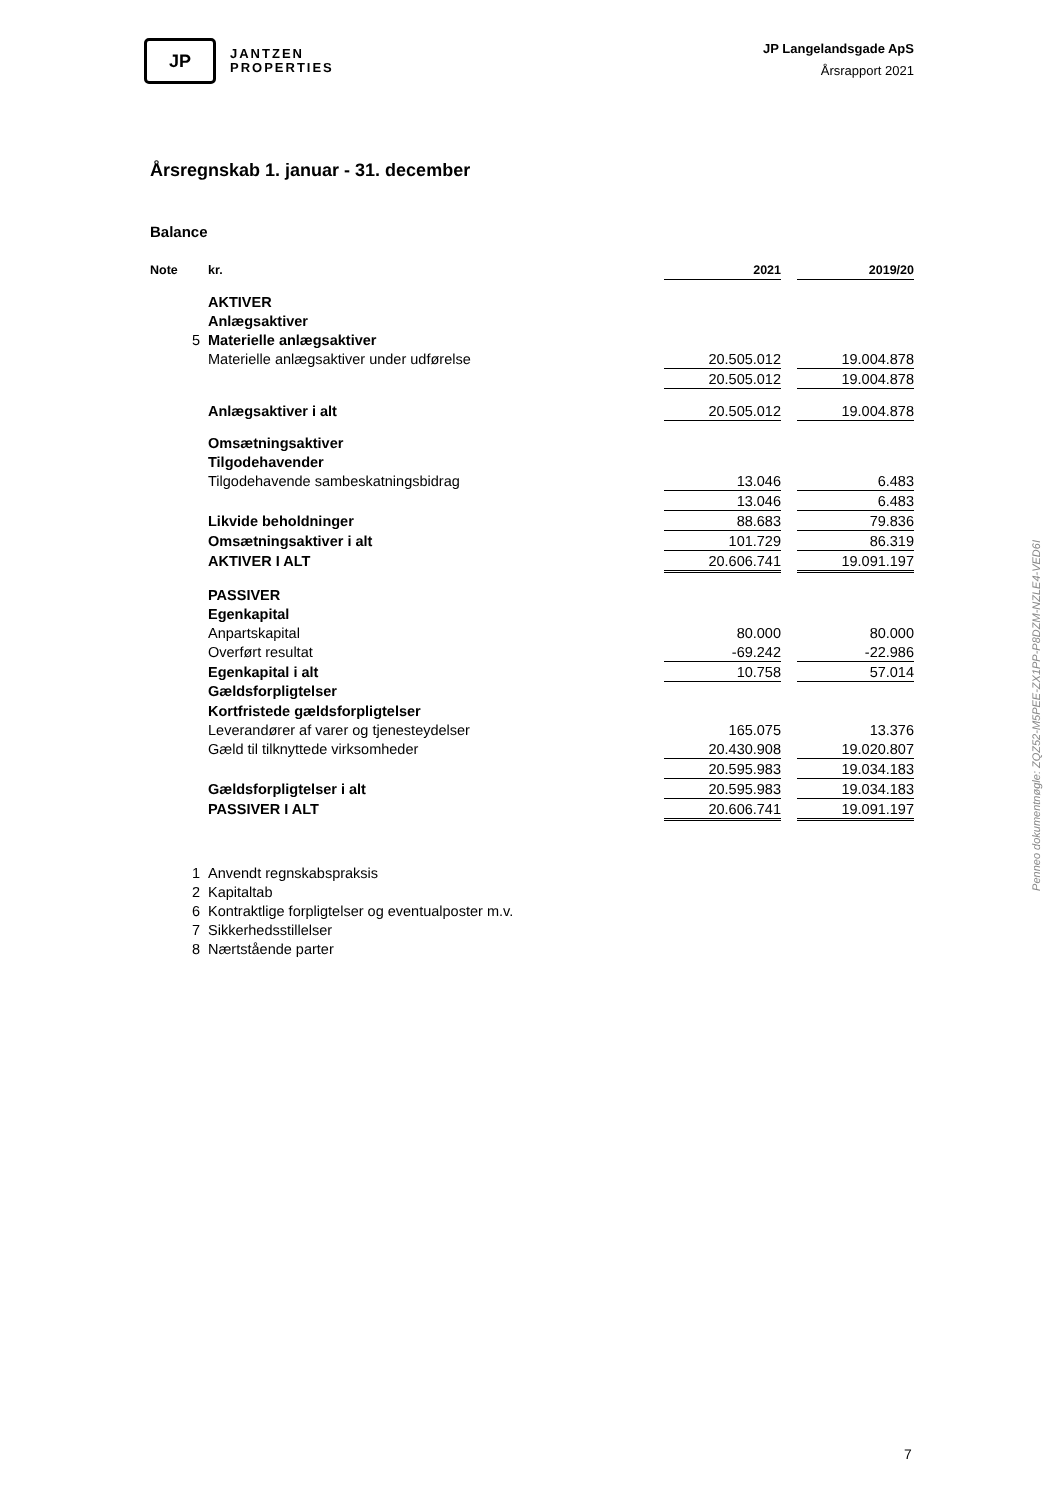JP
JANTZEN
PROPERTIES
JP Langelandsgade ApS
Årsrapport 2021
Årsregnskab 1. januar - 31. december
Balance
| Note | kr. | 2021 | | 2019/20 |
| --- | --- | --- | --- | --- |
| | AKTIVER | | | |
| | Anlægsaktiver | | | |
| 5 | Materielle anlægsaktiver | | | |
| | Materielle anlægsaktiver under udførelse | 20.505.012 | | 19.004.878 |
| | | 20.505.012 | | 19.004.878 |
| | Anlægsaktiver i alt | 20.505.012 | | 19.004.878 |
| | Omsætningsaktiver | | | |
| | Tilgodehavender | | | |
| | Tilgodehavende sambeskatningsbidrag | 13.046 | | 6.483 |
| | | 13.046 | | 6.483 |
| | Likvide beholdninger | 88.683 | | 79.836 |
| | Omsætningsaktiver i alt | 101.729 | | 86.319 |
| | AKTIVER I ALT | 20.606.741 | | 19.091.197 |
| | PASSIVER | | | |
| | Egenkapital | | | |
| | Anpartskapital | 80.000 | | 80.000 |
| | Overført resultat | -69.242 | | -22.986 |
| | Egenkapital i alt | 10.758 | | 57.014 |
| | Gældsforpligtelser | | | |
| | Kortfristede gældsforpligtelser | | | |
| | Leverandører af varer og tjenesteydelser | 165.075 | | 13.376 |
| | Gæld til tilknyttede virksomheder | 20.430.908 | | 19.020.807 |
| | | 20.595.983 | | 19.034.183 |
| | Gældsforpligtelser i alt | 20.595.983 | | 19.034.183 |
| | PASSIVER I ALT | 20.606.741 | | 19.091.197 |
| 1 | Anvendt regnskabspraksis | | | |
| 2 | Kapitaltab | | | |
| 6 | Kontraktlige forpligtelser og eventualposter m.v. | | | |
| 7 | Sikkerhedsstillelser | | | |
| 8 | Nærtstående parter | | | |
Penneo dokumentnøgle: ZQZ52-M5PEE-ZX1PP-P8DZM-NZLE4-VED6I
7